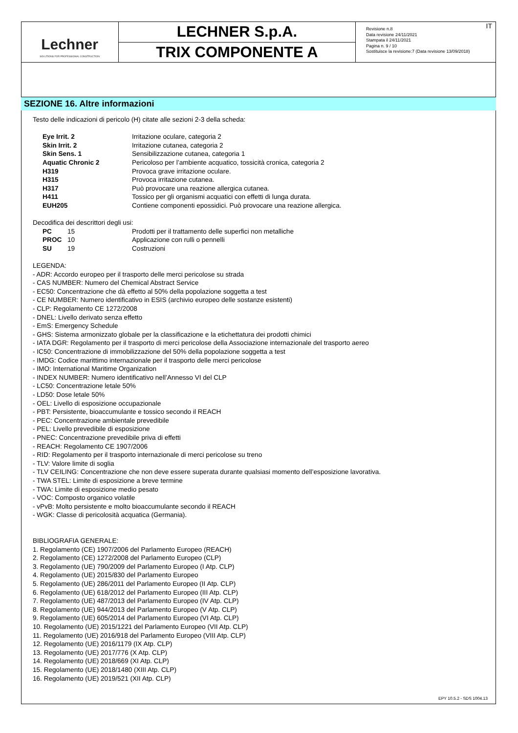Lechner
SOLUTIONS FOR PROFESSIONAL CONSTRUCTION
LECHNER S.p.A.
TRIX COMPONENTE A
Revisione n.8
Data revisione 24/11/2021
Stampata il 24/11/2021
Pagina n. 9 / 10
Sostituisce la revisione:7 (Data revisione 13/09/2018)
IT
SEZIONE 16. Altre informazioni
Testo delle indicazioni di pericolo (H) citate alle sezioni 2-3 della scheda:
| Eye Irrit. 2 | Irritazione oculare, categoria 2 |
| Skin Irrit. 2 | Irritazione cutanea, categoria 2 |
| Skin Sens. 1 | Sensibilizzazione cutanea, categoria 1 |
| Aquatic Chronic 2 | Pericoloso per l’ambiente acquatico, tossicità cronica, categoria 2 |
| H319 | Provoca grave irritazione oculare. |
| H315 | Provoca irritazione cutanea. |
| H317 | Può provocare una reazione allergica cutanea. |
| H411 | Tossico per gli organismi acquatici con effetti di lunga durata. |
| EUH205 | Contiene componenti epossidici. Può provocare una reazione allergica. |
Decodifica dei descrittori degli usi:
| PC | 15 | Prodotti per il trattamento delle superfici non metalliche |
| PROC | 10 | Applicazione con rulli o pennelli |
| SU | 19 | Costruzioni |
LEGENDA:
- ADR: Accordo europeo per il trasporto delle merci pericolose su strada
- CAS NUMBER: Numero del Chemical Abstract Service
- EC50: Concentrazione che dà effetto al 50% della popolazione soggetta a test
- CE NUMBER: Numero identificativo in ESIS (archivio europeo delle sostanze esistenti)
- CLP: Regolamento CE 1272/2008
- DNEL: Livello derivato senza effetto
- EmS: Emergency Schedule
- GHS: Sistema armonizzato globale per la classificazione e la etichettatura dei prodotti chimici
- IATA DGR: Regolamento per il trasporto di merci pericolose della Associazione internazionale del trasporto aereo
- IC50: Concentrazione di immobilizzazione del 50% della popolazione soggetta a test
- IMDG: Codice marittimo internazionale per il trasporto delle merci pericolose
- IMO: International Maritime Organization
- INDEX NUMBER: Numero identificativo nell’Annesso VI del CLP
- LC50: Concentrazione letale 50%
- LD50: Dose letale 50%
- OEL: Livello di esposizione occupazionale
- PBT: Persistente, bioaccumulante e tossico secondo il REACH
- PEC: Concentrazione ambientale prevedibile
- PEL: Livello prevedibile di esposizione
- PNEC: Concentrazione prevedibile priva di effetti
- REACH: Regolamento CE 1907/2006
- RID: Regolamento per il trasporto internazionale di merci pericolose su treno
- TLV: Valore limite di soglia
- TLV CEILING: Concentrazione che non deve essere superata durante qualsiasi momento dell’esposizione lavorativa.
- TWA STEL: Limite di esposizione a breve termine
- TWA: Limite di esposizione medio pesato
- VOC: Composto organico volatile
- vPvB: Molto persistente e molto bioaccumulante secondo il REACH
- WGK: Classe di pericolosità acquatica (Germania).
BIBLIOGRAFIA GENERALE:
1. Regolamento (CE) 1907/2006 del Parlamento Europeo (REACH)
2. Regolamento (CE) 1272/2008 del Parlamento Europeo (CLP)
3. Regolamento (UE) 790/2009 del Parlamento Europeo (I Atp. CLP)
4. Regolamento (UE) 2015/830 del Parlamento Europeo
5. Regolamento (UE) 286/2011 del Parlamento Europeo (II Atp. CLP)
6. Regolamento (UE) 618/2012 del Parlamento Europeo (III Atp. CLP)
7. Regolamento (UE) 487/2013 del Parlamento Europeo (IV Atp. CLP)
8. Regolamento (UE) 944/2013 del Parlamento Europeo (V Atp. CLP)
9. Regolamento (UE) 605/2014 del Parlamento Europeo (VI Atp. CLP)
10. Regolamento (UE) 2015/1221 del Parlamento Europeo (VII Atp. CLP)
11. Regolamento (UE) 2016/918 del Parlamento Europeo (VIII Atp. CLP)
12. Regolamento (UE) 2016/1179 (IX Atp. CLP)
13. Regolamento (UE) 2017/776 (X Atp. CLP)
14. Regolamento (UE) 2018/669 (XI Atp. CLP)
15. Regolamento (UE) 2018/1480 (XIII Atp. CLP)
16. Regolamento (UE) 2019/521 (XII Atp. CLP)
EPY 10.5.2 - SDS 1004.13